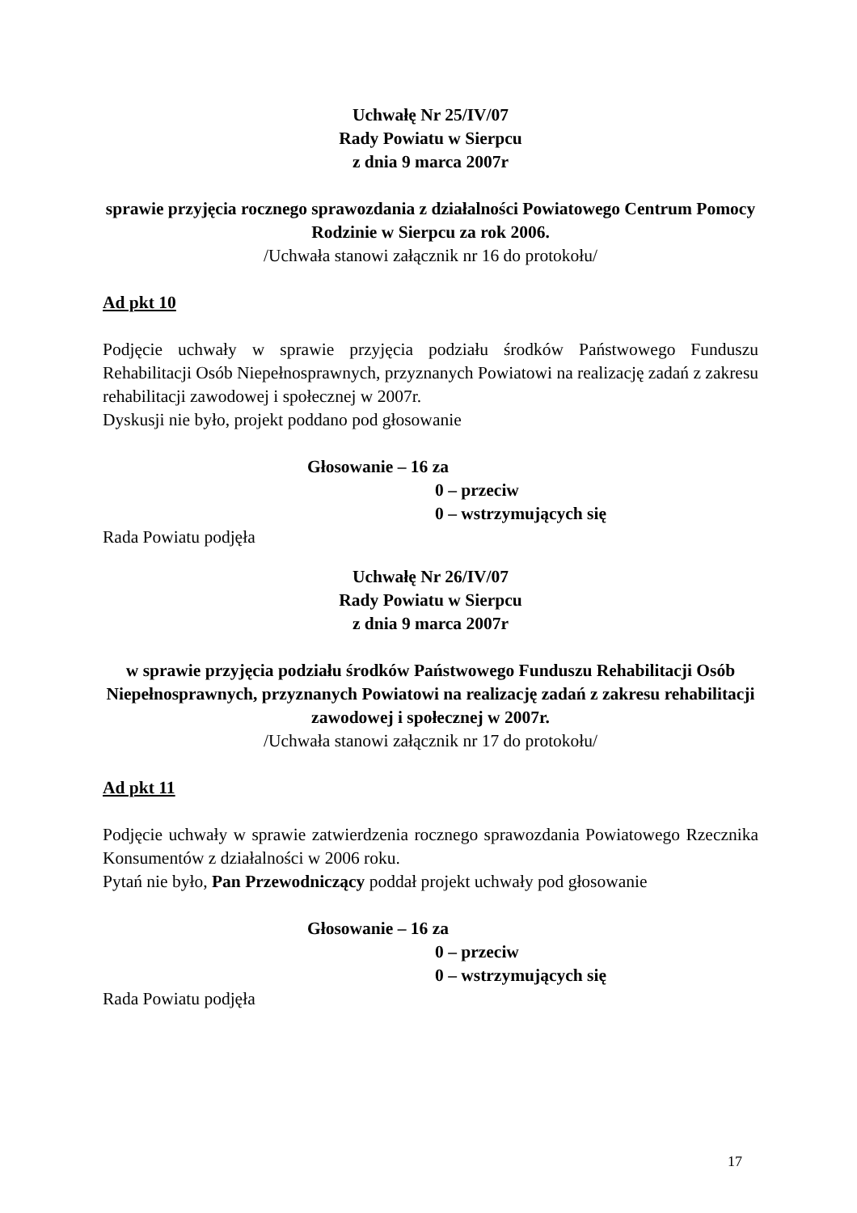Uchwałę Nr 25/IV/07
Rady Powiatu w Sierpcu
z dnia 9 marca 2007r
sprawie przyjęcia rocznego sprawozdania z działalności Powiatowego Centrum Pomocy Rodzinie w Sierpcu za rok 2006.
/Uchwała stanowi załącznik nr 16 do protokołu/
Ad pkt 10
Podjęcie uchwały w sprawie przyjęcia podziału środków Państwowego Funduszu Rehabilitacji Osób Niepełnosprawnych, przyznanych Powiatowi na realizację zadań z zakresu rehabilitacji zawodowej i społecznej w 2007r.
Dyskusji nie było, projekt poddano pod głosowanie
Głosowanie – 16 za
0 – przeciw
0 – wstrzymujących się
Rada Powiatu podjęła
Uchwałę Nr 26/IV/07
Rady Powiatu w Sierpcu
z dnia 9 marca 2007r
w sprawie przyjęcia podziału środków Państwowego Funduszu Rehabilitacji Osób Niepełnosprawnych, przyznanych Powiatowi na realizację zadań z zakresu rehabilitacji zawodowej i społecznej w 2007r.
/Uchwała stanowi załącznik nr 17 do protokołu/
Ad pkt 11
Podjęcie uchwały w sprawie zatwierdzenia rocznego sprawozdania Powiatowego Rzecznika Konsumentów z działalności w 2006 roku.
Pytań nie było, Pan Przewodniczący poddał projekt uchwały pod głosowanie
Głosowanie – 16 za
0 – przeciw
0 – wstrzymujących się
Rada Powiatu podjęła
17